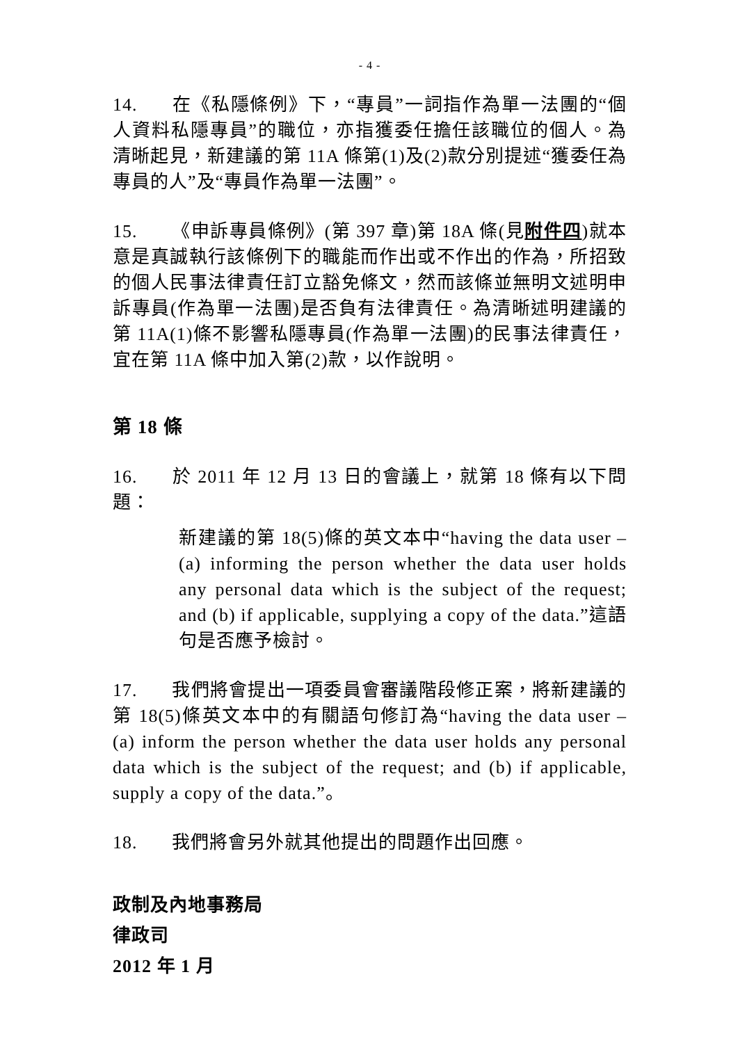- 4 -
14. 在《私隱條例》下，“專員”一詞指作為單一法團的“個人資料私隱專員”的職位，亦指獲委任擔任該職位的個人。為清晰起見，新建議的第 11A 條第(1)及(2)款分別提述“獲委任為專員的人”及“專員作為單一法團”。
15. 《申訴專員條例》(第 397 章)第 18A 條(見附件四)就本意是真誠執行該條例下的職能而作出或不作出的作為，所招致的個人民事法律責任訂立豁免條文，然而該條並無明文述明申訴專員(作為單一法團)是否負有法律責任。為清晰述明建議的第 11A(1)條不影響私隱專員(作為單一法團)的民事法律責任，宜在第 11A 條中加入第(2)款，以作說明。
第 18 條
16. 於 2011 年 12 月 13 日的會議上，就第 18 條有以下問題：
新建議的第 18(5)條的英文本中“having the data user – (a) informing the person whether the data user holds any personal data which is the subject of the request; and (b) if applicable, supplying a copy of the data.”這語句是否應予檢討。
17. 我們將會提出一項委員會審議階段修正案，將新建議的第 18(5)條英文本中的有關語句修訂為“having the data user – (a) inform the person whether the data user holds any personal data which is the subject of the request; and (b) if applicable, supply a copy of the data.”。
18. 我們將會另外就其他提出的問題作出回應。
政制及內地事務局
律政司
2012 年 1 月